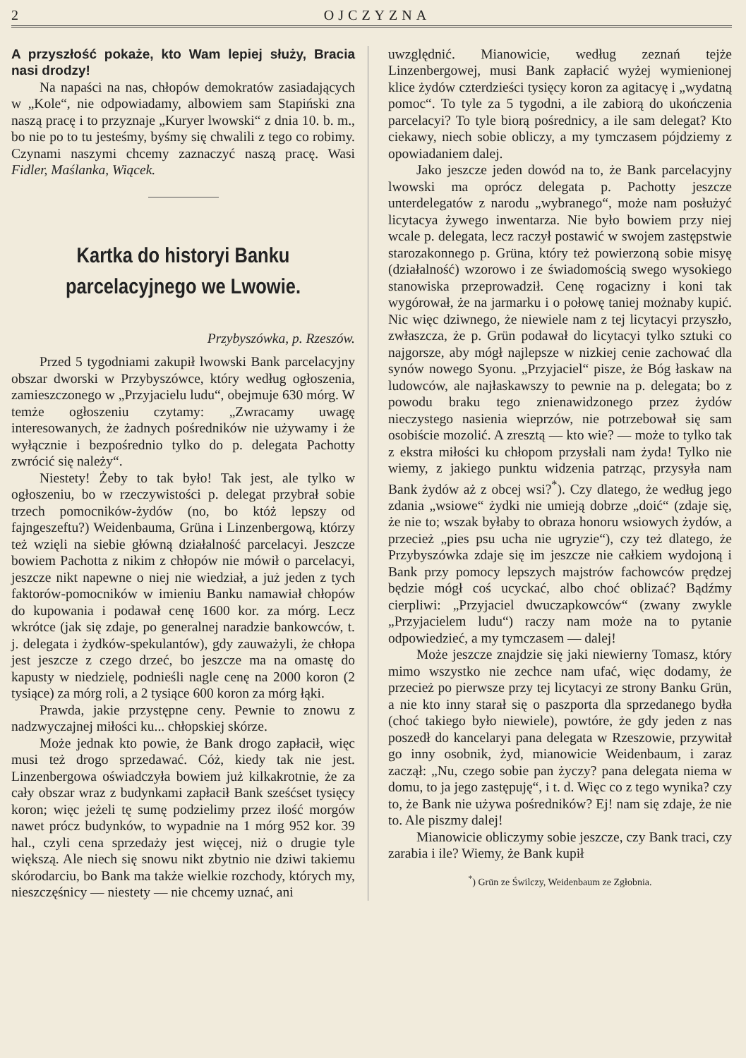2 OJCZYZNA
A przyszłość pokaże, kto Wam lepiej służy, Bracia nasi drodzy!
Na napaści na nas, chłopów demokratów zasiadających w „Kole“, nie odpowiadamy, albowiem sam Stapiński zna naszą pracę i to przyznaje „Kuryer lwowski“ z dnia 10. b. m., bo nie po to tu jesteśmy, byśmy się chwalili z tego co robimy. Czynami naszymi chcemy zaznaczyć naszą pracę. Wasi Fidler, Maślanka, Wiącek.
Kartka do historyi Banku parcelacyjnego we Lwowie.
Przybyszówka, p. Rzeszów.
Przed 5 tygodniami zakupił lwowski Bank parcelacyjny obszar dworski w Przybyszówce, który według ogłoszenia, zamieszczonego w „Przyjacielu ludu“, obejmuje 630 mórg. W temże ogłoszeniu czytamy: „Zwracamy uwagę interesowanych, że żadnych pośredników nie używamy i że wyłącznie i bezpośrednio tylko do p. delegata Pachotty zwrócić się należy“.
Niestety! Żeby to tak było! Tak jest, ale tylko w ogłoszeniu, bo w rzeczywistości p. delegat przybrał sobie trzech pomocników-żydów (no, bo któż lepszy od fajngeszeftu?) Weidenbauma, Grüna i Linzenbergową, którzy też wzięli na siebie główną działalność parcelacyi. Jeszcze bowiem Pachotta z nikim z chłopów nie mówił o parcelacyi, jeszcze nikt napewne o niej nie wiedział, a już jeden z tych faktorów-pomocników w imieniu Banku namawiał chłopów do kupowania i podawał cenę 1600 kor. za mórg. Lecz wkrótce (jak się zdaje, po generalnej naradzie bankowców, t. j. delegata i żydków-spekulantów), gdy zauważyli, że chłopa jest jeszcze z czego drzeć, bo jeszcze ma na omastę do kapusty w niedzielę, podnieśli nagle cenę na 2000 koron (2 tysiące) za mórg roli, a 2 tysiące 600 koron za mórg łąki.
Prawda, jakie przystępne ceny. Pewnie to znowu z nadzwyczajnej miłości ku... chłopskiej skórze.
Może jednak kto powie, że Bank drogo zapłacił, więc musi też drogo sprzedawać. Cóż, kiedy tak nie jest. Linzenbergowa oświadczyła bowiem już kilkakrotnie, że za cały obszar wraz z budynkami zapłacił Bank sześćset tysięcy koron; więc jeżeli tę sumę podzielimy przez ilość morgów nawet prócz budynków, to wypadnie na 1 mórg 952 kor. 39 hal., czyli cena sprzedaży jest więcej, niż o drugie tyle większą. Ale niech się snowu nikt zbytnio nie dziwi takiemu skórodarciu, bo Bank ma także wielkie rozchody, których my, nieszczęśnicy — niestety — nie chcemy uznać, ani
uwzględnić. Mianowicie, według zeznań tejże Linzenbergowej, musi Bank zapłacić wyżej wymienionej klice żydów czterdzieści tysięcy koron za agitacyę i „wydatną pomoc“. To tyle za 5 tygodni, a ile zabiorą do ukończenia parcelacyi? To tyle biorą pośrednicy, a ile sam delegat? Kto ciekawy, niech sobie obliczy, a my tymczasem pójdziemy z opowiadaniem dalej.
Jako jeszcze jeden dowód na to, że Bank parcelacyjny lwowski ma oprócz delegata p. Pachotty jeszcze unterdelegatów z narodu „wybranego“, może nam posłużyć licytacya żywego inwentarza. Nie było bowiem przy niej wcale p. delegata, lecz raczył postawić w swojem zastępstwie starozakonnego p. Grüna, który też powierzoną sobie misyę (działalność) wzorowo i ze świadomością swego wysokiego stanowiska przeprowadził. Cenę rogacizny i koni tak wygórował, że na jarmarku i o połowę taniej możnaby kupić. Nic więc dziwnego, że niewiele nam z tej licytacyi przyszło, zwłaszcza, że p. Grün podawał do licytacyi tylko sztuki co najgorsze, aby mógł najlepsze w nizkiej cenie zachować dla synów nowego Syonu. „Przyjaciel“ pisze, że Bóg łaskaw na ludowców, ale najłaskawszy to pewnie na p. delegata; bo z powodu braku tego znienawidzonego przez żydów nieczystego nasienia wieprzów, nie potrzebował się sam osobiście mozolić. A zresztą — kto wie? — może to tylko tak z ekstra miłości ku chłopom przysłali nam żyda! Tylko nie wiemy, z jakiego punktu widzenia patrząc, przysyła nam Bank żydów aż z obcej wsi?<sup>*</sup>). Czy dlatego, że według jego zdania „wsiowe“ żydki nie umieją dobrze „doić“ (zdaje się, że nie to; wszak byłaby to obraza honoru wsiowych żydów, a przecież „pies psu ucha nie ugryzie“), czy też dlatego, że Przybyszówka zdaje się im jeszcze nie całkiem wydojoną i Bank przy pomocy lepszych majstrów fachowców prędzej będzie mógł coś ucyckać, albo choć oblizać? Bądźmy cierpliwi: „Przyjaciel dwuczapkowców“ (zwany zwykle „Przyjacielem ludu“) raczy nam może na to pytanie odpowiedzieć, a my tymczasem — dalej!
Może jeszcze znajdzie się jaki niewierny Tomasz, który mimo wszystko nie zechce nam ufać, więc dodamy, że przecież po pierwsze przy tej licytacyi ze strony Banku Grün, a nie kto inny starał się o paszporta dla sprzedanego bydła (choć takiego było niewiele), powtóre, że gdy jeden z nas poszedł do kancelaryi pana delegata w Rzeszowie, przywitał go inny osobnik, żyd, mianowicie Weidenbaum, i zaraz zaczął: „Nu, czego sobie pan życzy? pana delegata niema w domu, to ja jego zastępuję“, i t. d. Więc co z tego wynika? czy to, że Bank nie używa pośredników? Ej! nam się zdaje, że nie to. Ale piszmy dalej!
Mianowicie obliczymy sobie jeszcze, czy Bank traci, czy zarabia i ile? Wiemy, że Bank kupił
<sup>*</sup>) Grün ze Świlczy, Weidenbaum ze Zgłobnia.